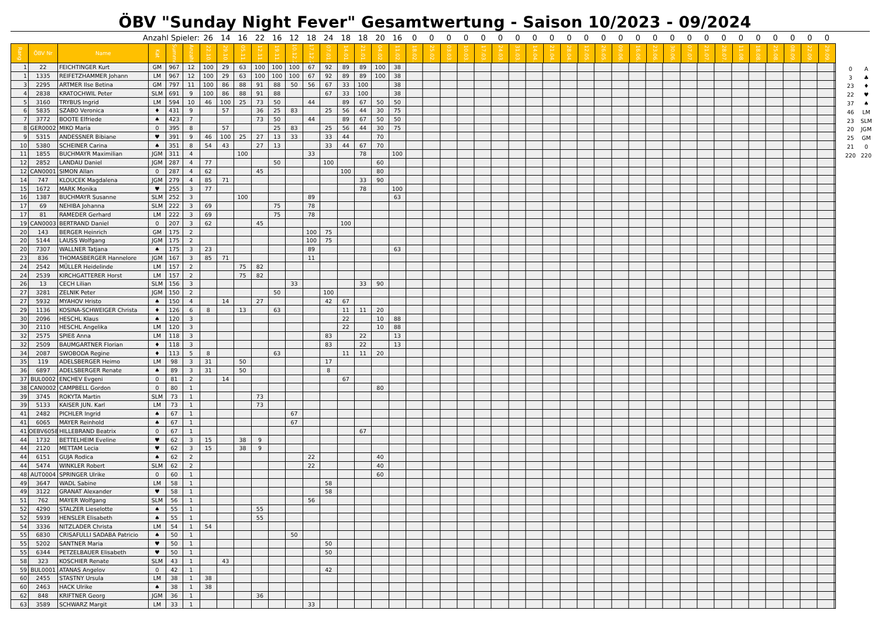ÖBV "Sunday Night Fever" Gesamtwertung - Saison 10/2023 - 09/2024
| Anzahl Spieler: | | | | | | 26 | 14 | 16 | 22 | 16 | 12 | 18 | 24 | 18 | 18 | 20 | 16 | 0 | 0 | 0 | 0 | 0 | 0 | 0 | 0 | 0 | 0 | 0 | 0 | 0 | 0 | 0 | 0 | 0 | 0 | 0 | 0 | 0 | 0 | 0 | 0 | 0 |
| Rang | ÖBV Nr | Name | Kat | Summe | Anzahl | 22.10. | 29.10. | 05.11. | 12.11. | 19.11. | 10.12.2 | 17.12.2 | 07.01. | 14.01. | 21.01. | 04.02. | 11.02. | 18.02. | 25.02. | 03.03. | 10.03. | 17.03. | 24.03. | 31.03. | 14.04. | 21.04. | 28.04. | 12.05. | 26.05. | 09.06. | 16.06. | 23.06. | 30.06. | 07.07. | 21.07. | 28.07. | 11.08. | 18.08. | 25.08. | 08.09. | 22.09. | 29.09. |
| 1 | 22 | FEICHTINGER Kurt | GM | 967 | 12 | 100 | 29 | 63 | 100 | 100 | 100 | 67 | 92 | 89 | 89 | 100 | 38 | | | | | | | | | | | | | | | | | | | | | | | | | |
| 1 | 1335 | REIFETZHAMMER Johann | LM | 967 | 12 | 100 | 29 | 63 | 100 | 100 | 100 | 67 | 92 | 89 | 89 | 100 | 38 | | | | | | | | | | | | | | | | | | | | | | | | | |
| 3 | 2295 | ARTMER Ilse Betina | GM | 797 | 11 | 100 | 86 | 88 | 91 | 88 | 50 | 56 | 67 | 33 | 100 | | 38 | | | | | | | | | | | | | | | | | | | | | | | | | |
| 4 | 2838 | KRATOCHWIL Peter | SLM | 691 | 9 | 100 | 86 | 88 | 91 | 88 | | | 67 | 33 | 100 | | 38 | | | | | | | | | | | | | | | | | | | | | | | | | |
| 5 | 3160 | TRYBUS Ingrid | LM | 594 | 10 | 46 | 100 | 25 | 73 | 50 | | 44 | | 89 | 67 | 50 | 50 | | | | | | | | | | | | | | | | | | | | | | | | | |
| 6 | 5835 | SZABO Veronica | ♦ | 431 | 9 | | 57 | | 36 | 25 | 83 | | 25 | 56 | 44 | 30 | 75 | | | | | | | | | | | | | | | | | | | | | | | | | |
| 7 | 3772 | BOOTE Elfriede | ♠ | 423 | 7 | | | | 73 | 50 | | 44 | | 89 | 67 | 50 | 50 | | | | | | | | | | | | | | | | | | | | | | | | | |
| 8 | GER0002 | MIKO Maria | 0 | 395 | 8 | | 57 | | | 25 | 83 | | 25 | 56 | 44 | 30 | 75 | | | | | | | | | | | | | | | | | | | | | | | | | |
| 9 | 5315 | ANDESSNER Bibiane | ♥ | 391 | 9 | 46 | 100 | 25 | 27 | 13 | 33 | | 33 | 44 | | 70 | | | | | | | | | | | | | | | | | | | | | | | | | | |
| 10 | 5380 | SCHEINER Carina | ♠ | 351 | 8 | 54 | 43 | | 27 | 13 | | | 33 | 44 | 67 | 70 | | | | | | | | | | | | | | | | | | | | | | | | | | |
| 11 | 1855 | BUCHMAYR Maximilian | JGM | 311 | 4 | | | 100 | | | | 33 | | | 78 | | 100 | | | | | | | | | | | | | | | | | | | | | | | | | |
| 12 | 2852 | LANDAU Daniel | JGM | 287 | 4 | 77 | | | | 50 | | | 100 | | | 60 | | | | | | | | | | | | | | | | | | | | | | | | | | |
| 12 | CAN0001 | SIMON Allan | 0 | 287 | 4 | 62 | | | 45 | | | | | 100 | | 80 | | | | | | | | | | | | | | | | | | | | | | | | | | |
| 14 | 747 | KLOUCEK Magdalena | JGM | 279 | 4 | 85 | 71 | | | | | | | | 33 | 90 | | | | | | | | | | | | | | | | | | | | | | | | | | |
| 15 | 1672 | MARK Monika | ♥ | 255 | 3 | 77 | | | | | | | | | 78 | | 100 | | | | | | | | | | | | | | | | | | | | | | | | | |
| 16 | 1387 | BUCHMAYR Susanne | SLM | 252 | 3 | | | 100 | | | | 89 | | | | | 63 | | | | | | | | | | | | | | | | | | | | | | | | | |
| 17 | 69 | NEHIBA Johanna | SLM | 222 | 3 | 69 | | | | 75 | | 78 | | | | | | | | | | | | | | | | | | | | | | | | | | | | | | |
| 17 | 81 | RAMEDER Gerhard | LM | 222 | 3 | 69 | | | | 75 | | 78 | | | | | | | | | | | | | | | | | | | | | | | | | | | | | | |
| 19 | CAN0003 | BERTRAND Daniel | 0 | 207 | 3 | 62 | | | 45 | | | | | 100 | | | | | | | | | | | | | | | | | | | | | | | | | | | | |
| 20 | 143 | BERGER Heinrich | GM | 175 | 2 | | | | | | | 100 | 75 | | | | | | | | | | | | | | | | | | | | | | | | | | | | | |
| 20 | 5144 | LAUSS Wolfgang | JGM | 175 | 2 | | | | | | | 100 | 75 | | | | | | | | | | | | | | | | | | | | | | | | | | | | | |
| 20 | 7307 | WALLNER Tatjana | ♠ | 175 | 3 | 23 | | | | | | 89 | | | | | 63 | | | | | | | | | | | | | | | | | | | | | | | | | |
| 23 | 836 | THOMASBERGER Hannelore | JGM | 167 | 3 | 85 | 71 | | | | | 11 | | | | | | | | | | | | | | | | | | | | | | | | | | | | | | |
| 24 | 2542 | MÜLLER Heidelinde | LM | 157 | 2 | | | 75 | 82 | | | | | | | | | | | | | | | | | | | | | | | | | | | | | | | | | |
| 24 | 2539 | KIRCHGATTERER Horst | LM | 157 | 2 | | | 75 | 82 | | | | | | | | | | | | | | | | | | | | | | | | | | | | | | | | | |
| 26 | 13 | CECH Lilian | SLM | 156 | 3 | | | | | | 33 | | | | 33 | 90 | | | | | | | | | | | | | | | | | | | | | | | | | | |
| 27 | 3281 | ZELNIK Peter | JGM | 150 | 2 | | | | | 50 | | | 100 | | | | | | | | | | | | | | | | | | | | | | | | | | | | | |
| 27 | 5932 | MYAHOV Hristo | ♠ | 150 | 4 | | 14 | | 27 | | | | 42 | 67 | | | | | | | | | | | | | | | | | | | | | | | | | | | | |
| 29 | 1136 | KOSINA-SCHWEIGER Christa | ♦ | 126 | 6 | 8 | | 13 | | 63 | | | | 11 | 11 | 20 | | | | | | | | | | | | | | | | | | | | | | | | | | |
| 30 | 2096 | HESCHL Klaus | ♠ | 120 | 3 | | | | | | | | | 22 | | 10 | 88 | | | | | | | | | | | | | | | | | | | | | | | | | |
| 30 | 2110 | HESCHL Angelika | LM | 120 | 3 | | | | | | | | | 22 | | 10 | 88 | | | | | | | | | | | | | | | | | | | | | | | | | |
| 32 | 2575 | SPIEß Anna | LM | 118 | 3 | | | | | | | | 83 | | 22 | | 13 | | | | | | | | | | | | | | | | | | | | | | | | | |
| 32 | 2509 | BAUMGARTNER Florian | ♦ | 118 | 3 | | | | | | | | 83 | | 22 | | 13 | | | | | | | | | | | | | | | | | | | | | | | | | |
| 34 | 2087 | SWOBODA Regine | ♦ | 113 | 5 | 8 | | | | 63 | | | | 11 | 11 | 20 | | | | | | | | | | | | | | | | | | | | | | | | | | |
| 35 | 119 | ADELSBERGER Heimo | LM | 98 | 3 | 31 | | 50 | | | | | 17 | | | | | | | | | | | | | | | | | | | | | | | | | | | | | |
| 36 | 6897 | ADELSBERGER Renate | ♠ | 89 | 3 | 31 | | 50 | | | | | 8 | | | | | | | | | | | | | | | | | | | | | | | | | | | | | |
| 37 | BUL0002 | ENCHEV Evgeni | 0 | 81 | 2 | | 14 | | | | | | | 67 | | | | | | | | | | | | | | | | | | | | | | | | | | | | |
| 38 | CAN0002 | CAMPBELL Gordon | 0 | 80 | 1 | | | | | | | | | | | 80 | | | | | | | | | | | | | | | | | | | | | | | | | | |
| 39 | 3745 | ROKYTA Martin | SLM | 73 | 1 | | | | 73 | | | | | | | | | | | | | | | | | | | | | | | | | | | | | | | | | |
| 39 | 5133 | KAISER JUN. Karl | LM | 73 | 1 | | | | 73 | | | | | | | | | | | | | | | | | | | | | | | | | | | | | | | | | |
| 41 | 2482 | PICHLER Ingrid | ♠ | 67 | 1 | | | | | | 67 | | | | | | | | | | | | | | | | | | | | | | | | | | | | | | | |
| 41 | 6065 | MAYER Reinhold | ♠ | 67 | 1 | | | | | | 67 | | | | | | | | | | | | | | | | | | | | | | | | | | | | | | | |
| 41 | OEBV6058 | HILLEBRAND Beatrix | 0 | 67 | 1 | | | | | | | | | | 67 | | | | | | | | | | | | | | | | | | | | | | | | | | | |
| 44 | 1732 | BETTELHEIM Eveline | ♥ | 62 | 3 | 15 | | 38 | 9 | | | | | | | | | | | | | | | | | | | | | | | | | | | | | | | | | |
| 44 | 2120 | METTAM Lecia | ♥ | 62 | 3 | 15 | | 38 | 9 | | | | | | | | | | | | | | | | | | | | | | | | | | | | | | | | | |
| 44 | 6151 | GUJA Rodica | ♠ | 62 | 2 | | | | | | | 22 | | | | 40 | | | | | | | | | | | | | | | | | | | | | | | | | | |
| 44 | 5474 | WINKLER Robert | SLM | 62 | 2 | | | | | | | 22 | | | | 40 | | | | | | | | | | | | | | | | | | | | | | | | | | |
| 48 | AUT0004 | SPRINGER Ulrike | 0 | 60 | 1 | | | | | | | | | | | 60 | | | | | | | | | | | | | | | | | | | | | | | | | | |
| 49 | 3647 | WADL Sabine | LM | 58 | 1 | | | | | | | | 58 | | | | | | | | | | | | | | | | | | | | | | | | | | | | | |
| 49 | 3122 | GRANAT Alexander | ♥ | 58 | 1 | | | | | | | | 58 | | | | | | | | | | | | | | | | | | | | | | | | | | | | | |
| 51 | 762 | MAYER Wolfgang | SLM | 56 | 1 | | | | | | | 56 | | | | | | | | | | | | | | | | | | | | | | | | | | | | | | |
| 52 | 4290 | STALZER Lieselotte | ♠ | 55 | 1 | | | | 55 | | | | | | | | | | | | | | | | | | | | | | | | | | | | | | | | | |
| 52 | 5939 | HENSLER Elisabeth | ♠ | 55 | 1 | | | | 55 | | | | | | | | | | | | | | | | | | | | | | | | | | | | | | | | | |
| 54 | 3336 | NITZLADER Christa | LM | 54 | 1 | 54 | | | | | | | | | | | | | | | | | | | | | | | | | | | | | | | | | | | | |
| 55 | 6830 | CRISAFULLI SADABA Patricio | ♠ | 50 | 1 | | | | | | 50 | | | | | | | | | | | | | | | | | | | | | | | | | | | | | | | |
| 55 | 5202 | SANTNER Maria | ♥ | 50 | 1 | | | | | | | | 50 | | | | | | | | | | | | | | | | | | | | | | | | | | | | | |
| 55 | 6344 | PETZELBAUER Elisabeth | ♥ | 50 | 1 | | | | | | | | 50 | | | | | | | | | | | | | | | | | | | | | | | | | | | | | |
| 58 | 323 | KOSCHIER Renate | SLM | 43 | 1 | | 43 | | | | | | | | | | | | | | | | | | | | | | | | | | | | | | | | | | | |
| 59 | BUL0001 | ATANAS Angelov | 0 | 42 | 1 | | | | | | | | 42 | | | | | | | | | | | | | | | | | | | | | | | | | | | | | |
| 60 | 2455 | STASTNY Ursula | LM | 38 | 1 | 38 | | | | | | | | | | | | | | | | | | | | | | | | | | | | | | | | | | | | |
| 60 | 2463 | HACK Ulrike | ♠ | 38 | 1 | 38 | | | | | | | | | | | | | | | | | | | | | | | | | | | | | | | | | | | | |
| 62 | 848 | KRIFTNER Georg | JGM | 36 | 1 | | | | 36 | | | | | | | | | | | | | | | | | | | | | | | | | | | | | | | | | |
| 63 | 3589 | SCHWARZ Margit | LM | 33 | 1 | | | | | | | 33 | | | | | | | | | | | | | | | | | | | | | | | | | | | | | | |
| 0 | A |
| 3 | ♣ |
| 23 | ♦ |
| 22 | ♥ |
| 37 | ♠ |
| 46 | LM |
| 23 | SLM |
| 20 | JGM |
| 25 | GM |
| 21 | 0 |
| 220 | 220 |